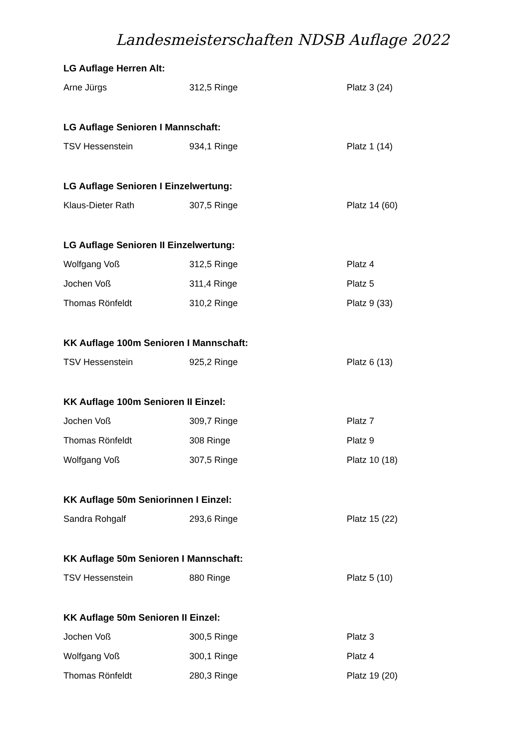Landesmeisterschaften NDSB Auflage 2022
LG Auflage Herren Alt:
| Arne Jürgs | 312,5 Ringe | Platz 3 (24) |
LG Auflage Senioren I Mannschaft:
| TSV Hessenstein | 934,1 Ringe | Platz 1 (14) |
LG Auflage Senioren I Einzelwertung:
| Klaus-Dieter Rath | 307,5 Ringe | Platz 14 (60) |
LG Auflage Senioren II Einzelwertung:
| Wolfgang Voß | 312,5 Ringe | Platz 4 |
| Jochen Voß | 311,4 Ringe | Platz 5 |
| Thomas Rönfeldt | 310,2 Ringe | Platz 9 (33) |
KK Auflage 100m Senioren I Mannschaft:
| TSV Hessenstein | 925,2 Ringe | Platz 6 (13) |
KK Auflage 100m Senioren II Einzel:
| Jochen Voß | 309,7 Ringe | Platz 7 |
| Thomas Rönfeldt | 308 Ringe | Platz 9 |
| Wolfgang Voß | 307,5 Ringe | Platz 10 (18) |
KK Auflage 50m Seniorinnen I Einzel:
| Sandra Rohgalf | 293,6 Ringe | Platz 15 (22) |
KK Auflage 50m Senioren I Mannschaft:
| TSV Hessenstein | 880 Ringe | Platz 5 (10) |
KK Auflage 50m Senioren II Einzel:
| Jochen Voß | 300,5 Ringe | Platz 3 |
| Wolfgang Voß | 300,1 Ringe | Platz 4 |
| Thomas Rönfeldt | 280,3 Ringe | Platz 19 (20) |